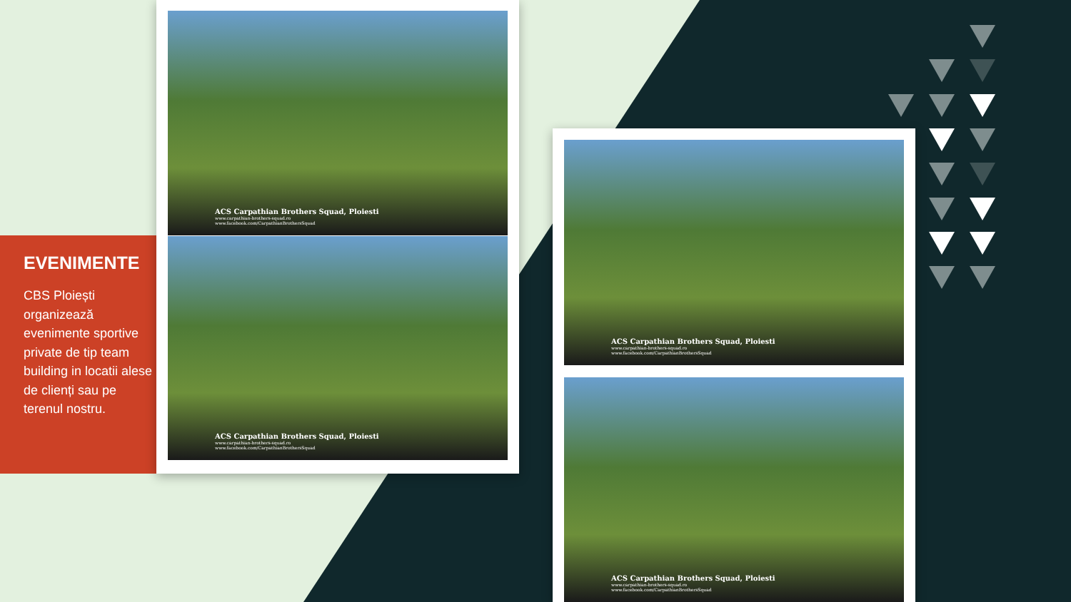EVENIMENTE
CBS Ploiești organizează evenimente sportive private de tip team building in locatii alese de clienți sau pe terenul nostru.
ACS Carpathian Brothers Squad, Ploiesti
www.carpathian-brothers-squad.ro
www.facebook.com/CarpathianBrothersSquad
ACS Carpathian Brothers Squad, Ploiesti
www.carpathian-brothers-squad.ro
www.facebook.com/CarpathianBrothersSquad
ACS Carpathian Brothers Squad, Ploiesti
www.carpathian-brothers-squad.ro
www.facebook.com/CarpathianBrothersSquad
ACS Carpathian Brothers Squad, Ploiesti
www.carpathian-brothers-squad.ro
www.facebook.com/CarpathianBrothersSquad